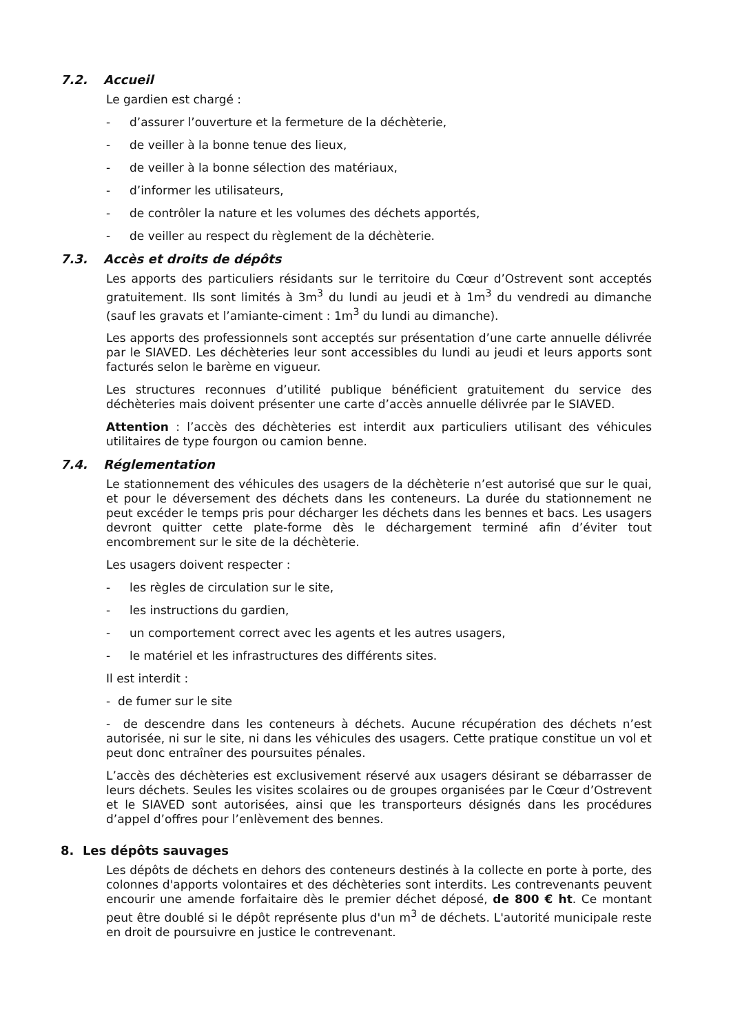7.2. Accueil
Le gardien est chargé :
- d’assurer l’ouverture et la fermeture de la déchèterie,
- de veiller à la bonne tenue des lieux,
- de veiller à la bonne sélection des matériaux,
- d’informer les utilisateurs,
- de contrôler la nature et les volumes des déchets apportés,
- de veiller au respect du règlement de la déchèterie.
7.3. Accès et droits de dépôts
Les apports des particuliers résidants sur le territoire du Cœur d’Ostrevent sont acceptés gratuitement. Ils sont limités à 3m<sup>3</sup> du lundi au jeudi et à 1m<sup>3</sup> du vendredi au dimanche (sauf les gravats et l’amiante-ciment : 1m<sup>3</sup> du lundi au dimanche).
Les apports des professionnels sont acceptés sur présentation d’une carte annuelle délivrée par le SIAVED. Les déchèteries leur sont accessibles du lundi au jeudi et leurs apports sont facturés selon le barème en vigueur.
Les structures reconnues d’utilité publique bénéficient gratuitement du service des déchèteries mais doivent présenter une carte d’accès annuelle délivrée par le SIAVED.
Attention : l’accès des déchèteries est interdit aux particuliers utilisant des véhicules utilitaires de type fourgon ou camion benne.
7.4. Réglementation
Le stationnement des véhicules des usagers de la déchèterie n’est autorisé que sur le quai, et pour le déversement des déchets dans les conteneurs. La durée du stationnement ne peut excéder le temps pris pour décharger les déchets dans les bennes et bacs. Les usagers devront quitter cette plate-forme dès le déchargement terminé afin d’éviter tout encombrement sur le site de la déchèterie.
Les usagers doivent respecter :
- les règles de circulation sur le site,
- les instructions du gardien,
- un comportement correct avec les agents et les autres usagers,
- le matériel et les infrastructures des différents sites.
Il est interdit :
- de fumer sur le site
- de descendre dans les conteneurs à déchets. Aucune récupération des déchets n’est autorisée, ni sur le site, ni dans les véhicules des usagers. Cette pratique constitue un vol et peut donc entraîner des poursuites pénales.
L’accès des déchèteries est exclusivement réservé aux usagers désirant se débarrasser de leurs déchets. Seules les visites scolaires ou de groupes organisées par le Cœur d’Ostrevent et le SIAVED sont autorisées, ainsi que les transporteurs désignés dans les procédures d’appel d’offres pour l’enlèvement des bennes.
8. Les dépôts sauvages
Les dépôts de déchets en dehors des conteneurs destinés à la collecte en porte à porte, des colonnes d'apports volontaires et des déchèteries sont interdits. Les contrevenants peuvent encourir une amende forfaitaire dès le premier déchet déposé, de 800 € ht. Ce montant peut être doublé si le dépôt représente plus d'un m<sup>3</sup> de déchets. L'autorité municipale reste en droit de poursuivre en justice le contrevenant.